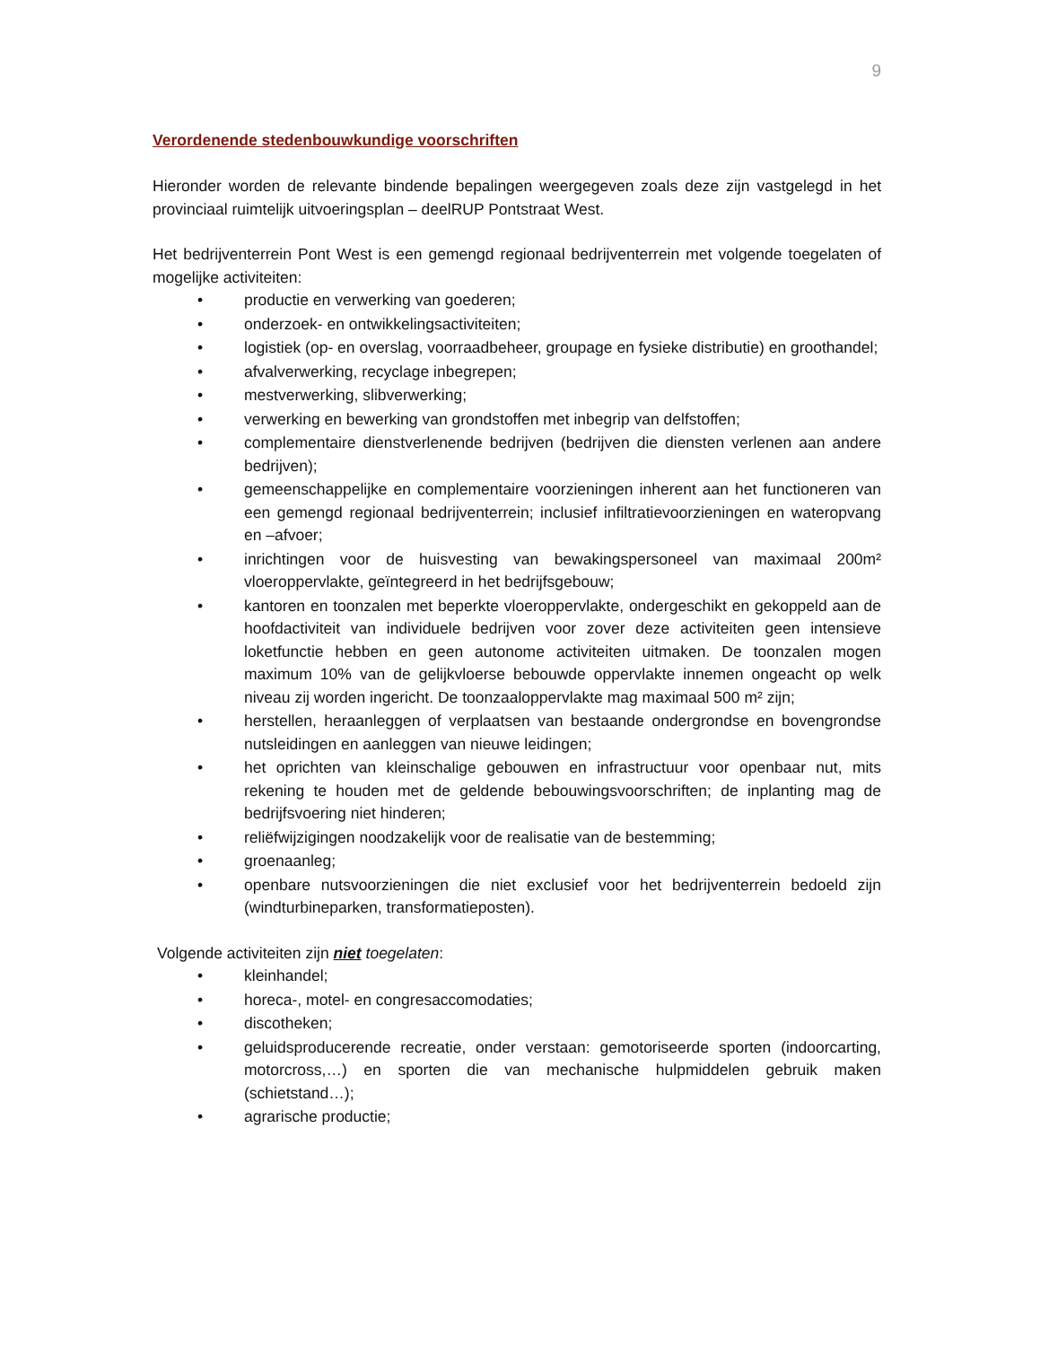9
Verordenende stedenbouwkundige voorschriften
Hieronder worden de relevante bindende bepalingen weergegeven zoals deze zijn vastgelegd in het provinciaal ruimtelijk uitvoeringsplan – deelRUP Pontstraat West.
Het bedrijventerrein Pont West is een gemengd regionaal bedrijventerrein met volgende toegelaten of mogelijke activiteiten:
• productie en verwerking van goederen;
• onderzoek- en ontwikkelingsactiviteiten;
• logistiek (op- en overslag, voorraadbeheer, groupage en fysieke distributie) en groothandel;
• afvalverwerking, recyclage inbegrepen;
• mestverwerking, slibverwerking;
• verwerking en bewerking van grondstoffen met inbegrip van delfstoffen;
• complementaire dienstverlenende bedrijven (bedrijven die diensten verlenen aan andere bedrijven);
• gemeenschappelijke en complementaire voorzieningen inherent aan het functioneren van een gemengd regionaal bedrijventerrein; inclusief infiltratievoorzieningen en wateropvang en –afvoer;
• inrichtingen voor de huisvesting van bewakingspersoneel van maximaal 200m² vloeroppervlakte, geïntegreerd in het bedrijfsgebouw;
• kantoren en toonzalen met beperkte vloeroppervlakte, ondergeschikt en gekoppeld aan de hoofdactiviteit van individuele bedrijven voor zover deze activiteiten geen intensieve loketfunctie hebben en geen autonome activiteiten uitmaken. De toonzalen mogen maximum 10% van de gelijkvloerse bebouwde oppervlakte innemen ongeacht op welk niveau zij worden ingericht. De toonzaaloppervlakte mag maximaal 500 m² zijn;
• herstellen, heraanleggen of verplaatsen van bestaande ondergrondse en bovengrondse nutsleidingen en aanleggen van nieuwe leidingen;
• het oprichten van kleinschalige gebouwen en infrastructuur voor openbaar nut, mits rekening te houden met de geldende bebouwingsvoorschriften; de inplanting mag de bedrijfsvoering niet hinderen;
• reliëfwijzigingen noodzakelijk voor de realisatie van de bestemming;
• groenaanleg;
• openbare nutsvoorzieningen die niet exclusief voor het bedrijventerrein bedoeld zijn (windturbineparken, transformatieposten).
Volgende activiteiten zijn niet toegelaten:
• kleinhandel;
• horeca-, motel- en congresaccomodaties;
• discotheken;
• geluidsproducerende recreatie, onder verstaan: gemotoriseerde sporten (indoorcarting, motorcross,…) en sporten die van mechanische hulpmiddelen gebruik maken (schietstand…);
• agrarische productie;